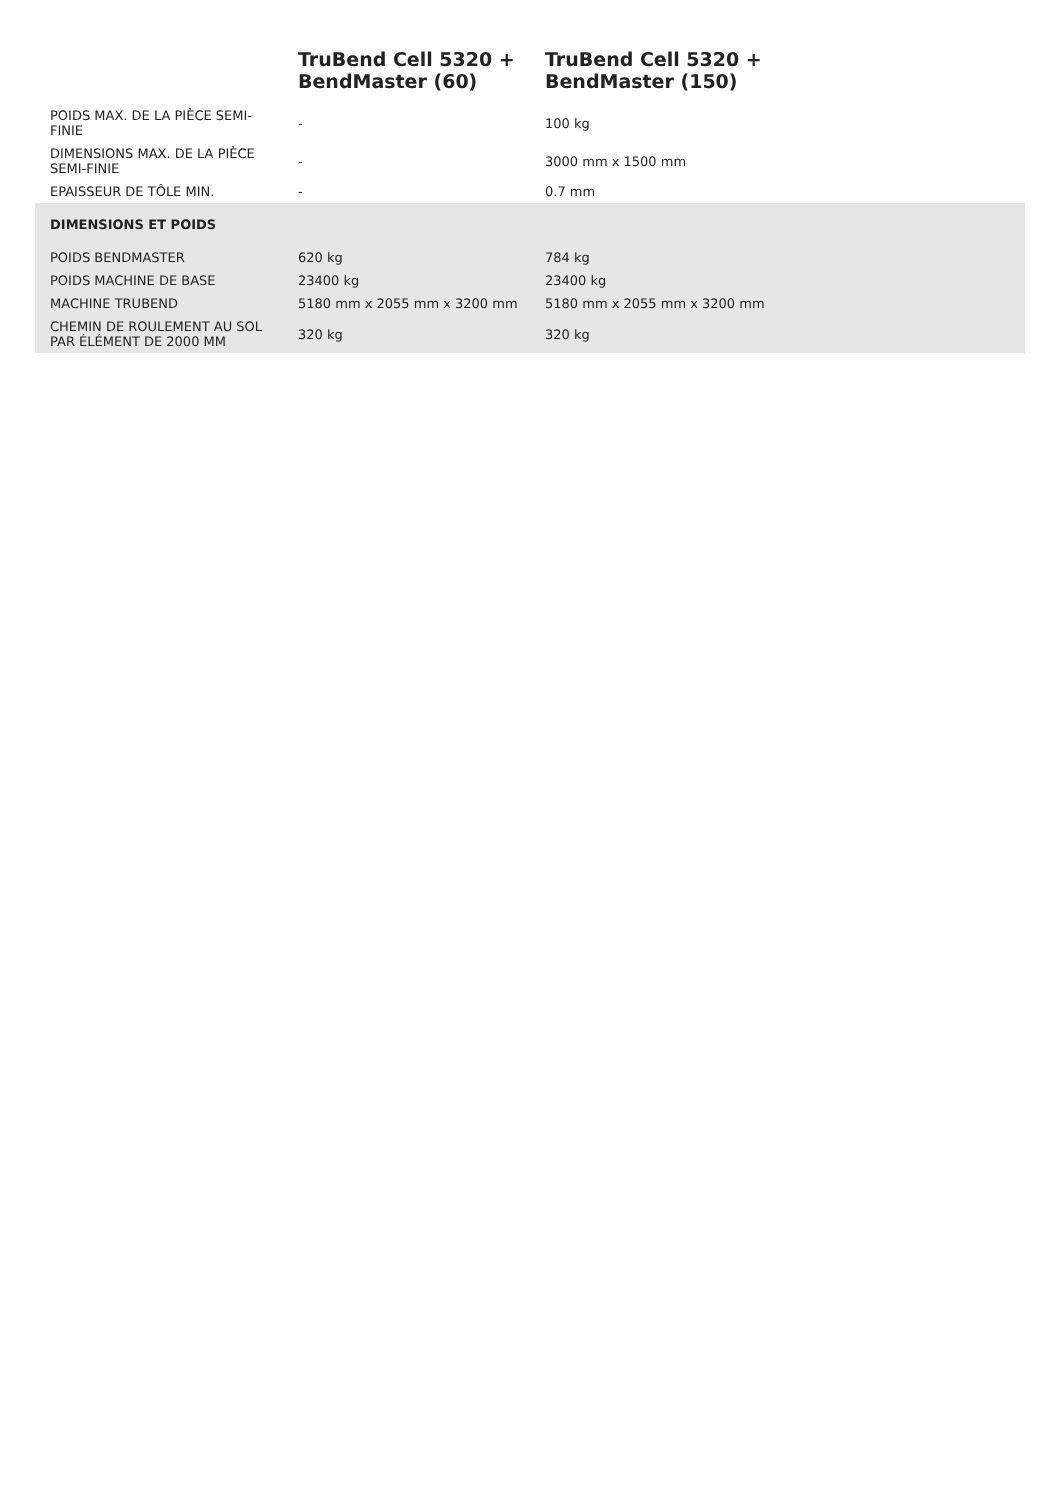| | TruBend Cell 5320 + BendMaster (60) | TruBend Cell 5320 + BendMaster (150) |
| --- | --- | --- |
| POIDS MAX. DE LA PIÈCE SEMI- FINIE | - | 100 kg |
| DIMENSIONS MAX. DE LA PIÈCE SEMI-FINIE | - | 3000 mm x 1500 mm |
| EPAISSEUR DE TÔLE MIN. | - | 0.7 mm |
| DIMENSIONS ET POIDS | | |
| POIDS BENDMASTER | 620 kg | 784 kg |
| POIDS MACHINE DE BASE | 23400 kg | 23400 kg |
| MACHINE TRUBEND | 5180 mm x 2055 mm x 3200 mm | 5180 mm x 2055 mm x 3200 mm |
| CHEMIN DE ROULEMENT AU SOL PAR ÉLÉMENT DE 2000 MM | 320 kg | 320 kg |